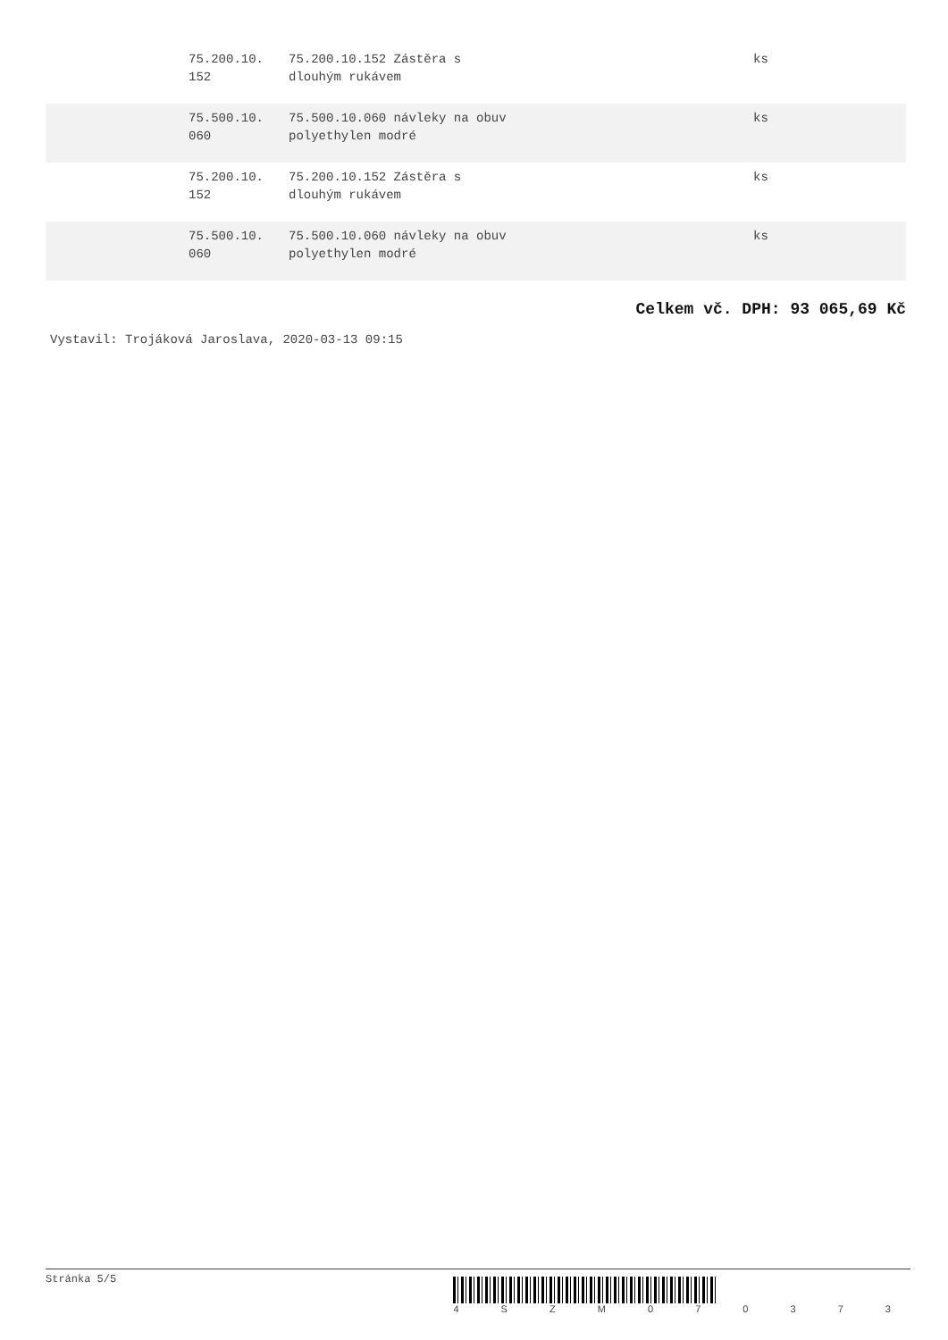| | 75.200.10. 152 | 75.200.10.152 Zástěra s dlouhým rukávem | ks |
| | 75.500.10. 060 | 75.500.10.060 návleky na obuv polyethylen modré | ks |
| | 75.200.10. 152 | 75.200.10.152 Zástěra s dlouhým rukávem | ks |
| | 75.500.10. 060 | 75.500.10.060 návleky na obuv polyethylen modré | ks |
Celkem vč. DPH: 93 065,69 Kč
Vystavil: Trojáková Jaroslava, 2020-03-13 09:15
Stránka 5/5
4 S Z M 0 7 0 3 7 3